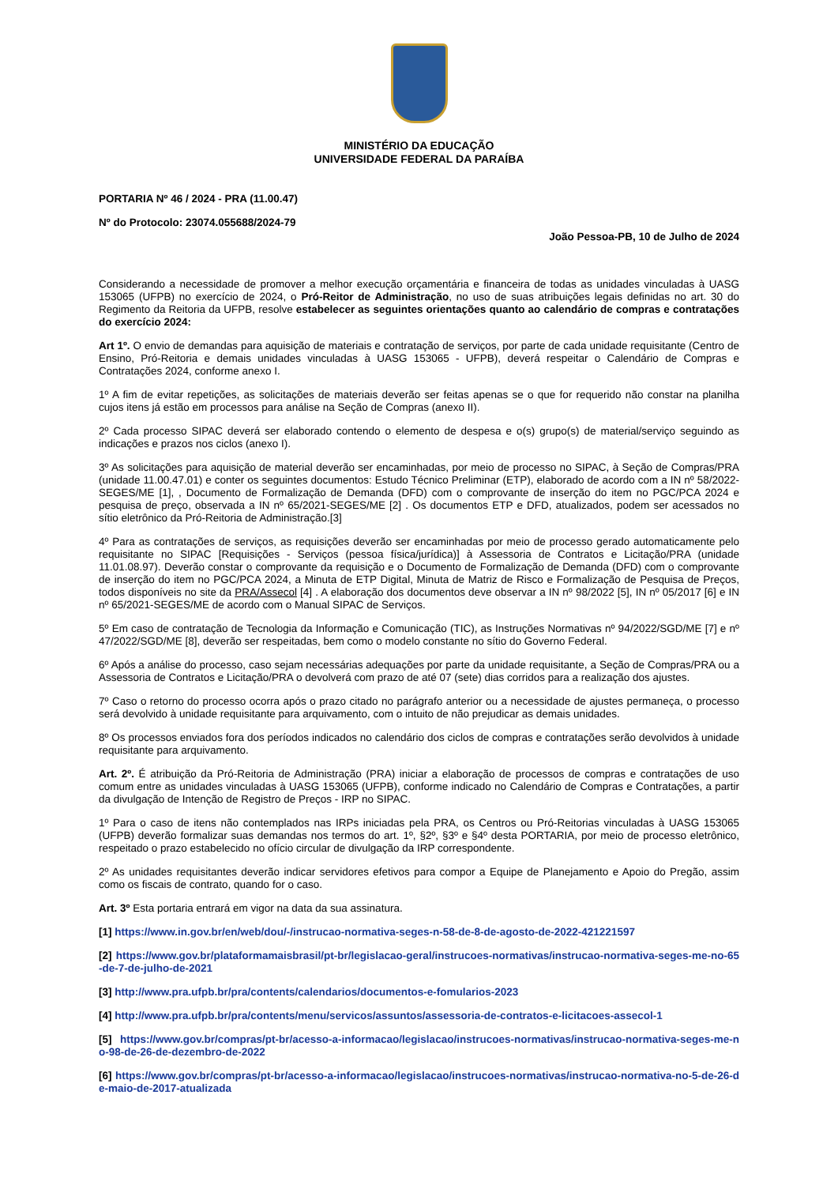MINISTÉRIO DA EDUCAÇÃO
UNIVERSIDADE FEDERAL DA PARAÍBA
PORTARIA Nº 46 / 2024 - PRA (11.00.47)
Nº do Protocolo: 23074.055688/2024-79
João Pessoa-PB, 10 de Julho de 2024
Considerando a necessidade de promover a melhor execução orçamentária e financeira de todas as unidades vinculadas à UASG 153065 (UFPB) no exercício de 2024, o Pró-Reitor de Administração, no uso de suas atribuições legais definidas no art. 30 do Regimento da Reitoria da UFPB, resolve estabelecer as seguintes orientações quanto ao calendário de compras e contratações do exercício 2024:
Art 1º. O envio de demandas para aquisição de materiais e contratação de serviços, por parte de cada unidade requisitante (Centro de Ensino, Pró-Reitoria e demais unidades vinculadas à UASG 153065 - UFPB), deverá respeitar o Calendário de Compras e Contratações 2024, conforme anexo I.
1º A fim de evitar repetições, as solicitações de materiais deverão ser feitas apenas se o que for requerido não constar na planilha cujos itens já estão em processos para análise na Seção de Compras (anexo II).
2º Cada processo SIPAC deverá ser elaborado contendo o elemento de despesa e o(s) grupo(s) de material/serviço seguindo as indicações e prazos nos ciclos (anexo I).
3º As solicitações para aquisição de material deverão ser encaminhadas, por meio de processo no SIPAC, à Seção de Compras/PRA (unidade 11.00.47.01) e conter os seguintes documentos: Estudo Técnico Preliminar (ETP), elaborado de acordo com a IN nº 58/2022-SEGES/ME [1], , Documento de Formalização de Demanda (DFD) com o comprovante de inserção do item no PGC/PCA 2024 e pesquisa de preço, observada a IN nº 65/2021-SEGES/ME [2] . Os documentos ETP e DFD, atualizados, podem ser acessados no sítio eletrônico da Pró-Reitoria de Administração.[3]
4º Para as contratações de serviços, as requisições deverão ser encaminhadas por meio de processo gerado automaticamente pelo requisitante no SIPAC [Requisições - Serviços (pessoa física/jurídica)] à Assessoria de Contratos e Licitação/PRA (unidade 11.01.08.97). Deverão constar o comprovante da requisição e o Documento de Formalização de Demanda (DFD) com o comprovante de inserção do item no PGC/PCA 2024, a Minuta de ETP Digital, Minuta de Matriz de Risco e Formalização de Pesquisa de Preços, todos disponíveis no site da PRA/Assecol [4] . A elaboração dos documentos deve observar a IN nº 98/2022 [5], IN nº 05/2017 [6] e IN nº 65/2021-SEGES/ME de acordo com o Manual SIPAC de Serviços.
5º Em caso de contratação de Tecnologia da Informação e Comunicação (TIC), as Instruções Normativas nº 94/2022/SGD/ME [7] e nº 47/2022/SGD/ME [8], deverão ser respeitadas, bem como o modelo constante no sítio do Governo Federal.
6º Após a análise do processo, caso sejam necessárias adequações por parte da unidade requisitante, a Seção de Compras/PRA ou a Assessoria de Contratos e Licitação/PRA o devolverá com prazo de até 07 (sete) dias corridos para a realização dos ajustes.
7º Caso o retorno do processo ocorra após o prazo citado no parágrafo anterior ou a necessidade de ajustes permaneça, o processo será devolvido à unidade requisitante para arquivamento, com o intuito de não prejudicar as demais unidades.
8º Os processos enviados fora dos períodos indicados no calendário dos ciclos de compras e contratações serão devolvidos à unidade requisitante para arquivamento.
Art. 2º. É atribuição da Pró-Reitoria de Administração (PRA) iniciar a elaboração de processos de compras e contratações de uso comum entre as unidades vinculadas à UASG 153065 (UFPB), conforme indicado no Calendário de Compras e Contratações, a partir da divulgação de Intenção de Registro de Preços - IRP no SIPAC.
1º Para o caso de itens não contemplados nas IRPs iniciadas pela PRA, os Centros ou Pró-Reitorias vinculadas à UASG 153065 (UFPB) deverão formalizar suas demandas nos termos do art. 1º, §2º, §3º e §4º desta PORTARIA, por meio de processo eletrônico, respeitado o prazo estabelecido no ofício circular de divulgação da IRP correspondente.
2º As unidades requisitantes deverão indicar servidores efetivos para compor a Equipe de Planejamento e Apoio do Pregão, assim como os fiscais de contrato, quando for o caso.
Art. 3º Esta portaria entrará em vigor na data da sua assinatura.
[1] https://www.in.gov.br/en/web/dou/-/instrucao-normativa-seges-n-58-de-8-de-agosto-de-2022-421221597
[2] https://www.gov.br/plataformamaisbrasil/pt-br/legislacao-geral/instrucoes-normativas/instrucao-normativa-seges-me-no-65-de-7-de-julho-de-2021
[3] http://www.pra.ufpb.br/pra/contents/calendarios/documentos-e-fomularios-2023
[4] http://www.pra.ufpb.br/pra/contents/menu/servicos/assuntos/assessoria-de-contratos-e-licitacoes-assecol-1
[5] https://www.gov.br/compras/pt-br/acesso-a-informacao/legislacao/instrucoes-normativas/instrucao-normativa-seges-me-no-98-de-26-de-dezembro-de-2022
[6] https://www.gov.br/compras/pt-br/acesso-a-informacao/legislacao/instrucoes-normativas/instrucao-normativa-no-5-de-26-de-maio-de-2017-atualizada